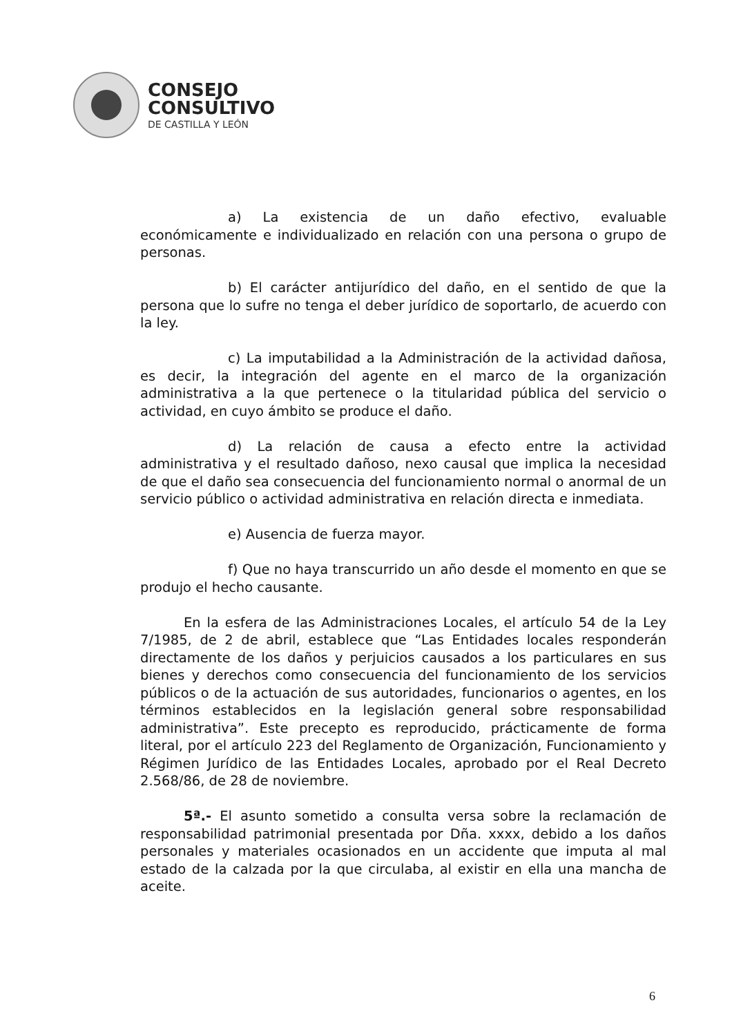CONSEJO
CONSULTIVO
DE CASTILLA Y LEÓN
a) La existencia de un daño efectivo, evaluable económicamente e individualizado en relación con una persona o grupo de personas.
b) El carácter antijurídico del daño, en el sentido de que la persona que lo sufre no tenga el deber jurídico de soportarlo, de acuerdo con la ley.
c) La imputabilidad a la Administración de la actividad dañosa, es decir, la integración del agente en el marco de la organización administrativa a la que pertenece o la titularidad pública del servicio o actividad, en cuyo ámbito se produce el daño.
d) La relación de causa a efecto entre la actividad administrativa y el resultado dañoso, nexo causal que implica la necesidad de que el daño sea consecuencia del funcionamiento normal o anormal de un servicio público o actividad administrativa en relación directa e inmediata.
e) Ausencia de fuerza mayor.
f) Que no haya transcurrido un año desde el momento en que se produjo el hecho causante.
En la esfera de las Administraciones Locales, el artículo 54 de la Ley 7/1985, de 2 de abril, establece que “Las Entidades locales responderán directamente de los daños y perjuicios causados a los particulares en sus bienes y derechos como consecuencia del funcionamiento de los servicios públicos o de la actuación de sus autoridades, funcionarios o agentes, en los términos establecidos en la legislación general sobre responsabilidad administrativa”. Este precepto es reproducido, prácticamente de forma literal, por el artículo 223 del Reglamento de Organización, Funcionamiento y Régimen Jurídico de las Entidades Locales, aprobado por el Real Decreto 2.568/86, de 28 de noviembre.
5ª.- El asunto sometido a consulta versa sobre la reclamación de responsabilidad patrimonial presentada por Dña. xxxx, debido a los daños personales y materiales ocasionados en un accidente que imputa al mal estado de la calzada por la que circulaba, al existir en ella una mancha de aceite.
6